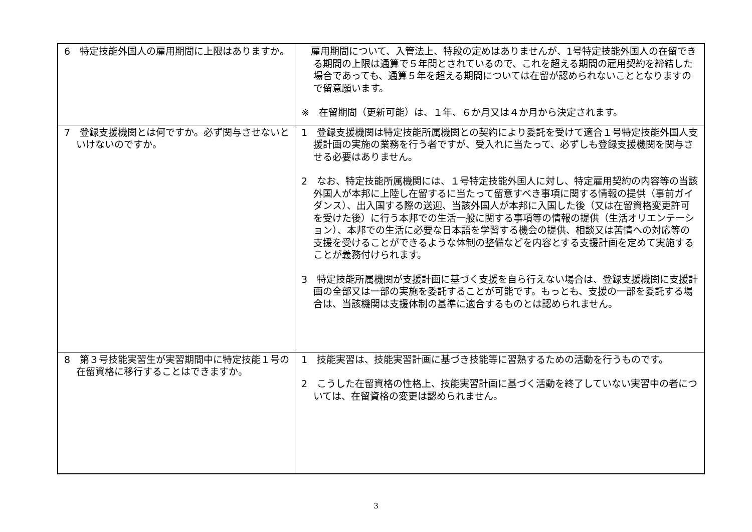| 6 特定技能外国人の雇用期間に上限はありますか。 | 雇用期間について、入管法上、特段の定めはありませんが、1号特定技能外国人の在留できる期間の上限は通算で５年間とされているので、これを超える期間の雇用契約を締結した場合であっても、通算５年を超える期間については在留が認められないこととなりますので留意願います。 ※ 在留期間（更新可能）は、１年、６か月又は４か月から決定されます。 |
| 7 登録支援機関とは何ですか。必ず関与させないといけないのですか。 | 1 登録支援機関は特定技能所属機関との契約により委託を受けて適合１号特定技能外国人支援計画の実施の業務を行う者ですが、受入れに当たって、必ずしも登録支援機関を関与させる必要はありません。 2 なお、特定技能所属機関には、１号特定技能外国人に対し、特定雇用契約の内容等の当該外国人が本邦に上陸し在留するに当たって留意すべき事項に関する情報の提供（事前ガイダンス）、出入国する際の送迎、当該外国人が本邦に入国した後（又は在留資格変更許可を受けた後）に行う本邦での生活一般に関する事項等の情報の提供（生活オリエンテーション）、本邦での生活に必要な日本語を学習する機会の提供、相談又は苦情への対応等の支援を受けることができるような体制の整備などを内容とする支援計画を定めて実施することが義務付けられます。 3 特定技能所属機関が支援計画に基づく支援を自ら行えない場合は、登録支援機関に支援計画の全部又は一部の実施を委託することが可能です。もっとも、支援の一部を委託する場合は、当該機関は支援体制の基準に適合するものとは認められません。 |
| 8 第３号技能実習生が実習期間中に特定技能１号の在留資格に移行することはできますか。 | 1 技能実習は、技能実習計画に基づき技能等に習熟するための活動を行うものです。 2 こうした在留資格の性格上、技能実習計画に基づく活動を終了していない実習中の者については、在留資格の変更は認められません。 |
3